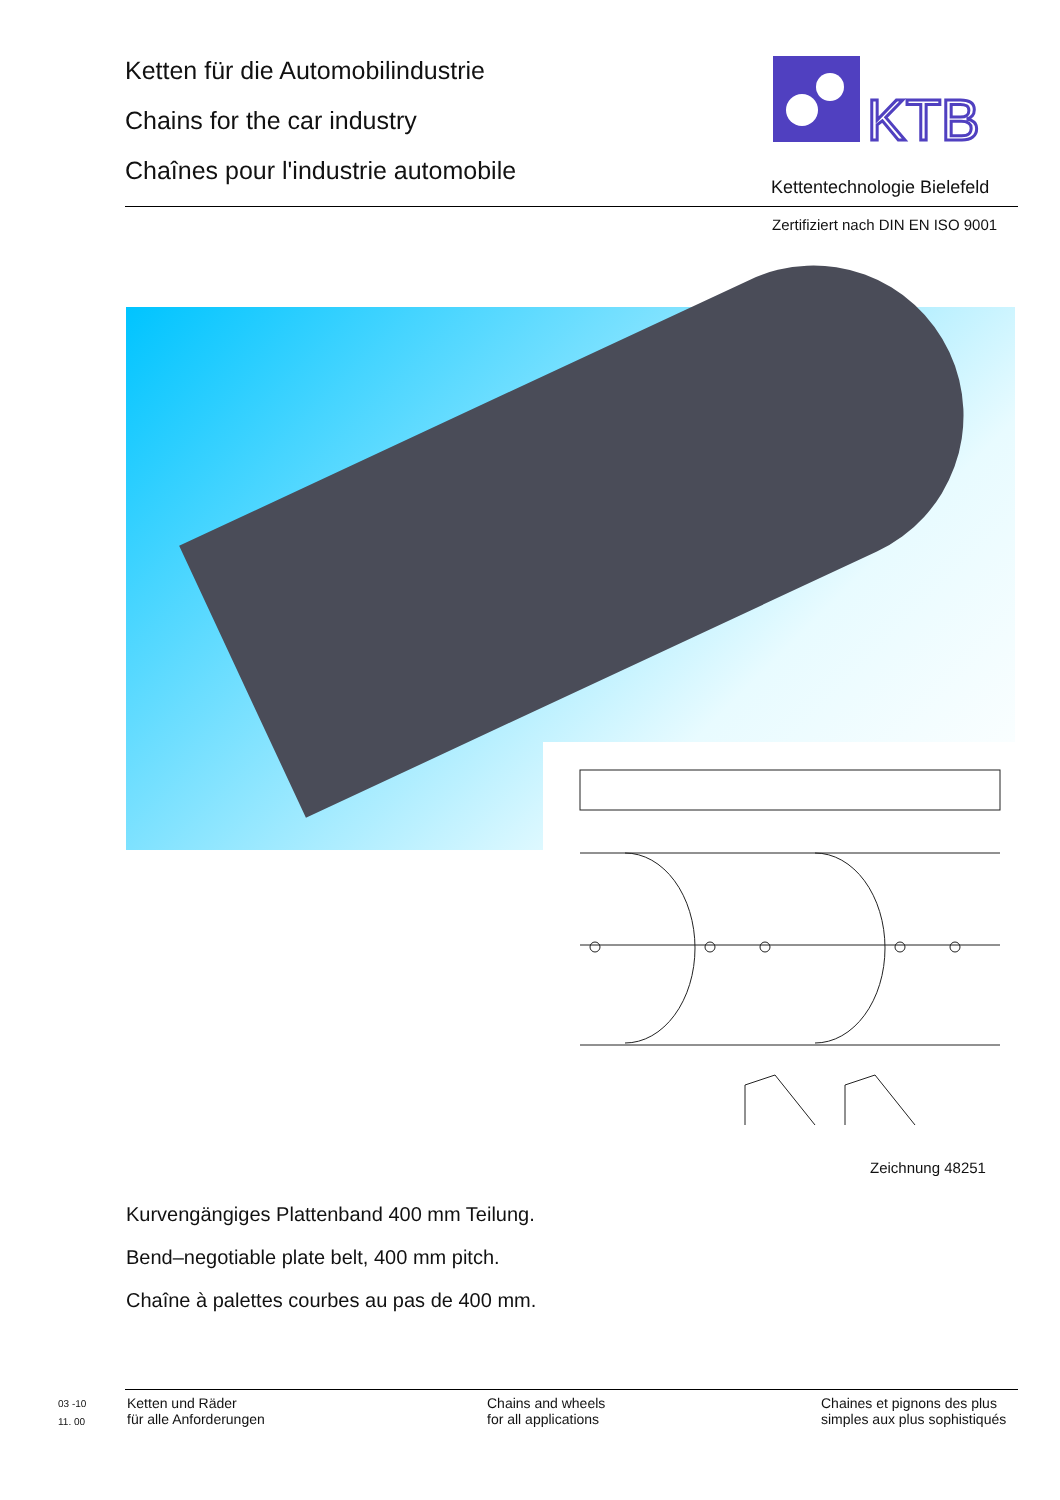Ketten für die Automobilindustrie
Chains for the car industry
Chaînes pour l'industrie automobile
KTB
Kettentechnologie Bielefeld
Zertifiziert nach DIN EN ISO 9001
Zeichnung 48251
Kurvengängiges Plattenband 400 mm Teilung.
Bend–negotiable plate belt, 400 mm pitch.
Chaîne à palettes courbes au pas de 400 mm.
03 -10
11. 00
Ketten und Räder
für alle Anforderungen
Chains and wheels
for all applications
Chaines et pignons des plus
simples aux plus sophistiqués